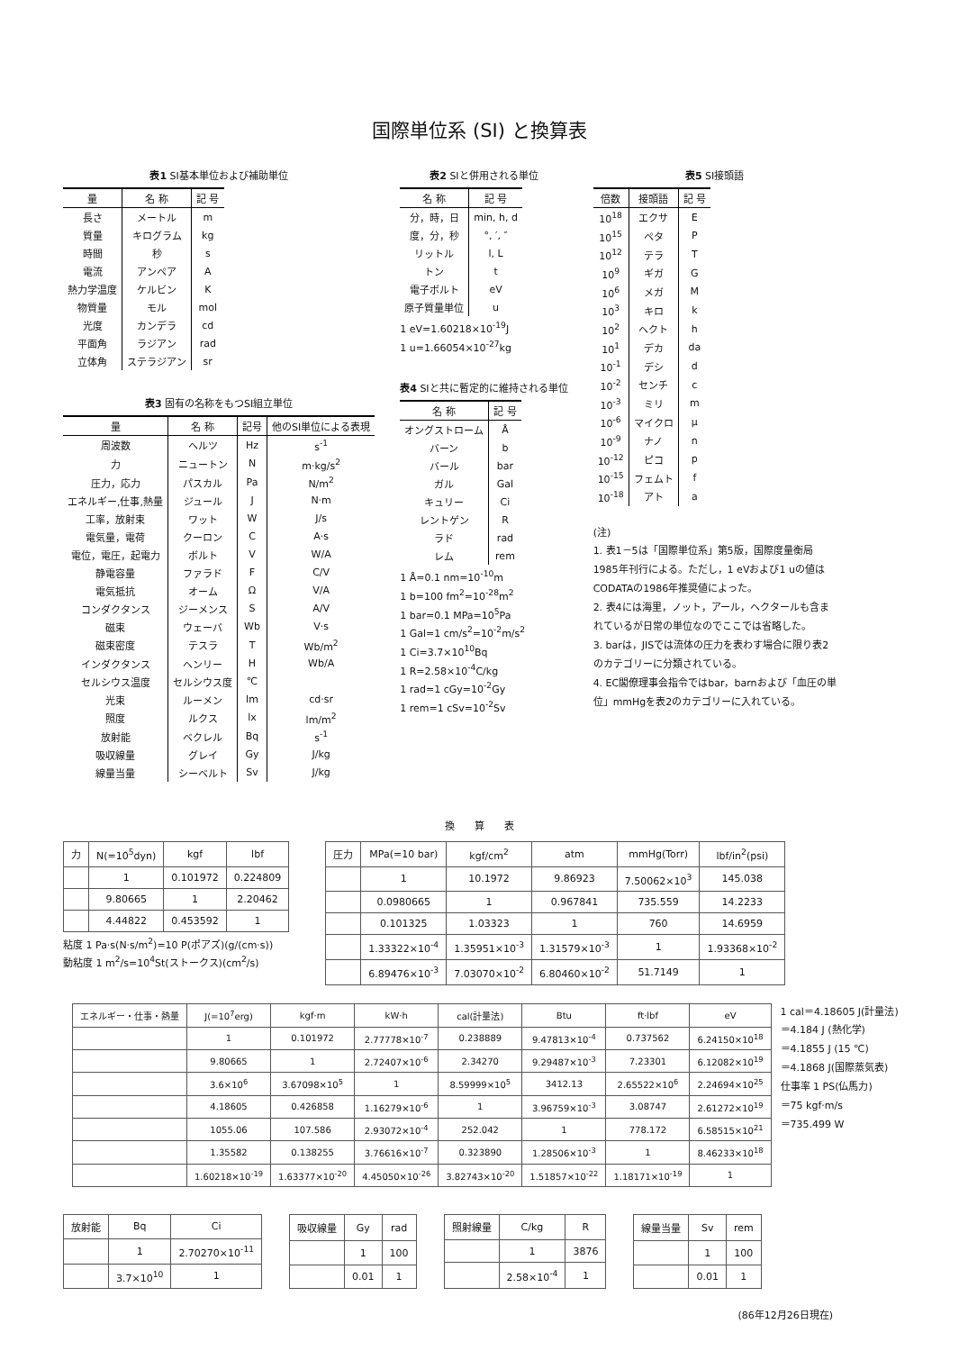国際単位系 (SI) と換算表
表1 SI基本単位および補助単位
| 量 | 名 称 | 記 号 |
| --- | --- | --- |
| 長さ | メートル | m |
| 質量 | キログラム | kg |
| 時間 | 秒 | s |
| 電流 | アンペア | A |
| 熱力学温度 | ケルビン | K |
| 物質量 | モル | mol |
| 光度 | カンデラ | cd |
| 平面角 | ラジアン | rad |
| 立体角 | ステラジアン | sr |
表3 固有の名称をもつSI組立単位
| 量 | 名 称 | 記号 | 他のSI単位による表現 |
| --- | --- | --- | --- |
| 周波数 | ヘルツ | Hz | s<sup>-1</sup> |
| 力 | ニュートン | N | m·kg/s<sup>2</sup> |
| 圧力，応力 | パスカル | Pa | N/m<sup>2</sup> |
| エネルギー,仕事,熱量 | ジュール | J | N·m |
| 工率，放射束 | ワット | W | J/s |
| 電気量，電荷 | クーロン | C | A·s |
| 電位，電圧，起電力 | ボルト | V | W/A |
| 静電容量 | ファラド | F | C/V |
| 電気抵抗 | オーム | Ω | V/A |
| コンダクタンス | ジーメンス | S | A/V |
| 磁束 | ウェーバ | Wb | V·s |
| 磁束密度 | テスラ | T | Wb/m<sup>2</sup> |
| インダクタンス | ヘンリー | H | Wb/A |
| セルシウス温度 | セルシウス度 | ℃ | |
| 光束 | ルーメン | lm | cd·sr |
| 照度 | ルクス | lx | lm/m<sup>2</sup> |
| 放射能 | ベクレル | Bq | s<sup>-1</sup> |
| 吸収線量 | グレイ | Gy | J/kg |
| 線量当量 | シーベルト | Sv | J/kg |
表2 SIと併用される単位
| 名 称 | 記 号 |
| --- | --- |
| 分，時，日 | min, h, d |
| 度，分，秒 | °, ′, ″ |
| リットル | l, L |
| トン | t |
| 電子ボルト | eV |
| 原子質量単位 | u |
1 eV=1.60218×10<sup>-19</sup>J
1 u=1.66054×10<sup>-27</sup>kg
表4 SIと共に暫定的に維持される単位
| 名 称 | 記 号 |
| --- | --- |
| オングストローム | Å |
| バーン | b |
| バール | bar |
| ガル | Gal |
| キュリー | Ci |
| レントゲン | R |
| ラド | rad |
| レム | rem |
1 Å=0.1 nm=10<sup>-10</sup>m
1 b=100 fm<sup>2</sup>=10<sup>-28</sup>m<sup>2</sup>
1 bar=0.1 MPa=10<sup>5</sup>Pa
1 Gal=1 cm/s<sup>2</sup>=10<sup>-2</sup>m/s<sup>2</sup>
1 Ci=3.7×10<sup>10</sup>Bq
1 R=2.58×10<sup>-4</sup>C/kg
1 rad=1 cGy=10<sup>-2</sup>Gy
1 rem=1 cSv=10<sup>-2</sup>Sv
表5 SI接頭語
| 倍数 | 接頭語 | 記 号 |
| --- | --- | --- |
| 10<sup>18</sup> | エクサ | E |
| 10<sup>15</sup> | ペタ | P |
| 10<sup>12</sup> | テラ | T |
| 10<sup>9</sup> | ギガ | G |
| 10<sup>6</sup> | メガ | M |
| 10<sup>3</sup> | キロ | k |
| 10<sup>2</sup> | ヘクト | h |
| 10<sup>1</sup> | デカ | da |
| 10<sup>-1</sup> | デシ | d |
| 10<sup>-2</sup> | センチ | c |
| 10<sup>-3</sup> | ミリ | m |
| 10<sup>-6</sup> | マイクロ | μ |
| 10<sup>-9</sup> | ナノ | n |
| 10<sup>-12</sup> | ピコ | p |
| 10<sup>-15</sup> | フェムト | f |
| 10<sup>-18</sup> | アト | a |
(注)
1. 表1－5は「国際単位系」第5版，国際度量衡局 1985年刊行による。ただし，1 eVおよび1 uの値はCODATAの1986年推奨値によった。
2. 表4には海里，ノット，アール，ヘクタールも含まれているが日常の単位なのでここでは省略した。
3. barは，JISでは流体の圧力を表わす場合に限り表2のカテゴリーに分類されている。
4. EC閣僚理事会指令ではbar，barnおよび「血圧の単位」mmHgを表2のカテゴリーに入れている。
換　　算　　表
| 力 | N(=10<sup>5</sup>dyn) | kgf | lbf |
| | 1 | 0.101972 | 0.224809 |
| | 9.80665 | 1 | 2.20462 |
| | 4.44822 | 0.453592 | 1 |
粘度 1 Pa·s(N·s/m<sup>2</sup>)=10 P(ポアズ)(g/(cm·s))
動粘度 1 m<sup>2</sup>/s=10<sup>4</sup>St(ストークス)(cm<sup>2</sup>/s)
| 圧力 | MPa(=10 bar) | kgf/cm<sup>2</sup> | atm | mmHg(Torr) | lbf/in<sup>2</sup>(psi) |
| | 1 | 10.1972 | 9.86923 | 7.50062×10<sup>3</sup> | 145.038 |
| | 0.0980665 | 1 | 0.967841 | 735.559 | 14.2233 |
| | 0.101325 | 1.03323 | 1 | 760 | 14.6959 |
| | 1.33322×10<sup>-4</sup> | 1.35951×10<sup>-3</sup> | 1.31579×10<sup>-3</sup> | 1 | 1.93368×10<sup>-2</sup> |
| | 6.89476×10<sup>-3</sup> | 7.03070×10<sup>-2</sup> | 6.80460×10<sup>-2</sup> | 51.7149 | 1 |
| エネルギー・仕事・熱量 | J(=10<sup>7</sup>erg) | kgf·m | kW·h | cal(計量法) | Btu | ft·lbf | eV |
| | 1 | 0.101972 | 2.77778×10<sup>-7</sup> | 0.238889 | 9.47813×10<sup>-4</sup> | 0.737562 | 6.24150×10<sup>18</sup> |
| | 9.80665 | 1 | 2.72407×10<sup>-6</sup> | 2.34270 | 9.29487×10<sup>-3</sup> | 7.23301 | 6.12082×10<sup>19</sup> |
| | 3.6×10<sup>6</sup> | 3.67098×10<sup>5</sup> | 1 | 8.59999×10<sup>5</sup> | 3412.13 | 2.65522×10<sup>6</sup> | 2.24694×10<sup>25</sup> |
| | 4.18605 | 0.426858 | 1.16279×10<sup>-6</sup> | 1 | 3.96759×10<sup>-3</sup> | 3.08747 | 2.61272×10<sup>19</sup> |
| | 1055.06 | 107.586 | 2.93072×10<sup>-4</sup> | 252.042 | 1 | 778.172 | 6.58515×10<sup>21</sup> |
| | 1.35582 | 0.138255 | 3.76616×10<sup>-7</sup> | 0.323890 | 1.28506×10<sup>-3</sup> | 1 | 8.46233×10<sup>18</sup> |
| | 1.60218×10<sup>-19</sup> | 1.63377×10<sup>-20</sup> | 4.45050×10<sup>-26</sup> | 3.82743×10<sup>-20</sup> | 1.51857×10<sup>-22</sup> | 1.18171×10<sup>-19</sup> | 1 |
1 cal＝4.18605 J(計量法)
＝4.184 J (熱化学)
＝4.1855 J (15 ℃)
＝4.1868 J(国際蒸気表)
仕事率 1 PS(仏馬力)
＝75 kgf·m/s
＝735.499 W
| 放射能 | Bq | Ci |
| | 1 | 2.70270×10<sup>-11</sup> |
| | 3.7×10<sup>10</sup> | 1 |
| 吸収線量 | Gy | rad |
| | 1 | 100 |
| | 0.01 | 1 |
| 照射線量 | C/kg | R |
| | 1 | 3876 |
| | 2.58×10<sup>-4</sup> | 1 |
| 線量当量 | Sv | rem |
| | 1 | 100 |
| | 0.01 | 1 |
(86年12月26日現在)